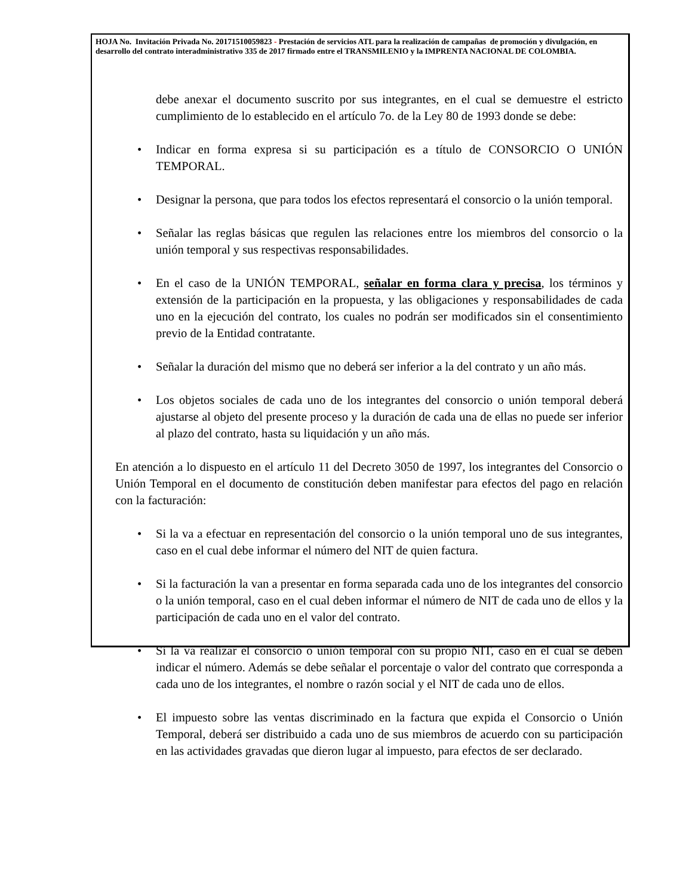HOJA No. Invitación Privada No. 20171510059823 - Prestación de servicios ATL para la realización de campañas de promoción y divulgación, en desarrollo del contrato interadministrativo 335 de 2017 firmado entre el TRANSMILENIO y la IMPRENTA NACIONAL DE COLOMBIA.
debe anexar el documento suscrito por sus integrantes, en el cual se demuestre el estricto cumplimiento de lo establecido en el artículo 7o. de la Ley 80 de 1993 donde se debe:
• Indicar en forma expresa si su participación es a título de CONSORCIO O UNIÓN TEMPORAL.
• Designar la persona, que para todos los efectos representará el consorcio o la unión temporal.
• Señalar las reglas básicas que regulen las relaciones entre los miembros del consorcio o la unión temporal y sus respectivas responsabilidades.
• En el caso de la UNIÓN TEMPORAL, señalar en forma clara y precisa, los términos y extensión de la participación en la propuesta, y las obligaciones y responsabilidades de cada uno en la ejecución del contrato, los cuales no podrán ser modificados sin el consentimiento previo de la Entidad contratante.
• Señalar la duración del mismo que no deberá ser inferior a la del contrato y un año más.
• Los objetos sociales de cada uno de los integrantes del consorcio o unión temporal deberá ajustarse al objeto del presente proceso y la duración de cada una de ellas no puede ser inferior al plazo del contrato, hasta su liquidación y un año más.
En atención a lo dispuesto en el artículo 11 del Decreto 3050 de 1997, los integrantes del Consorcio o Unión Temporal en el documento de constitución deben manifestar para efectos del pago en relación con la facturación:
• Si la va a efectuar en representación del consorcio o la unión temporal uno de sus integrantes, caso en el cual debe informar el número del NIT de quien factura.
• Si la facturación la van a presentar en forma separada cada uno de los integrantes del consorcio o la unión temporal, caso en el cual deben informar el número de NIT de cada uno de ellos y la participación de cada uno en el valor del contrato.
• Si la va realizar el consorcio o unión temporal con su propio NIT, caso en el cual se deben indicar el número. Además se debe señalar el porcentaje o valor del contrato que corresponda a cada uno de los integrantes, el nombre o razón social y el NIT de cada uno de ellos.
• El impuesto sobre las ventas discriminado en la factura que expida el Consorcio o Unión Temporal, deberá ser distribuido a cada uno de sus miembros de acuerdo con su participación en las actividades gravadas que dieron lugar al impuesto, para efectos de ser declarado.